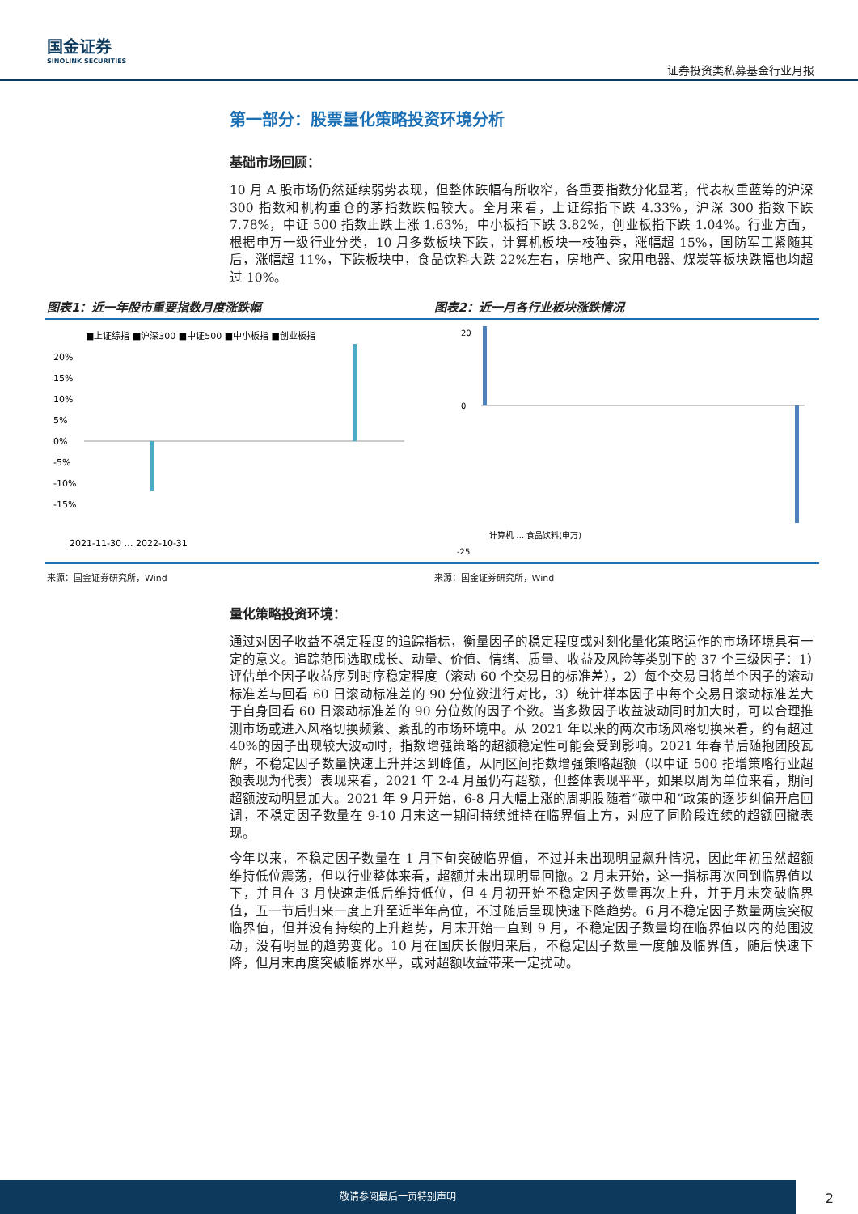国金证券
SINOLINK SECURITIES
证券投资类私募基金行业月报
第一部分：股票量化策略投资环境分析
基础市场回顾：
10 月 A 股市场仍然延续弱势表现，但整体跌幅有所收窄，各重要指数分化显著，代表权重蓝筹的沪深 300 指数和机构重仓的茅指数跌幅较大。全月来看，上证综指下跌 4.33%，沪深 300 指数下跌 7.78%，中证 500 指数止跌上涨 1.63%，中小板指下跌 3.82%，创业板指下跌 1.04%。行业方面，根据申万一级行业分类，10 月多数板块下跌，计算机板块一枝独秀，涨幅超 15%，国防军工紧随其后，涨幅超 11%，下跌板块中，食品饮料大跌 22%左右，房地产、家用电器、煤炭等板块跌幅也均超过 10%。
图表1：近一年股市重要指数月度涨跌幅
■上证综指 ■沪深300 ■中证500 ■中小板指 ■创业板指
20%
15%
10%
5%
0%
-5%
-10%
-15%
2021-11-30 … 2022-10-31
来源：国金证券研究所，Wind
图表2：近一月各行业板块涨跌情况
20
0
-25
计算机 … 食品饮料(申万)
来源：国金证券研究所，Wind
量化策略投资环境：
通过对因子收益不稳定程度的追踪指标，衡量因子的稳定程度或对刻化量化策略运作的市场环境具有一定的意义。追踪范围选取成长、动量、价值、情绪、质量、收益及风险等类别下的 37 个三级因子：1）评估单个因子收益序列时序稳定程度（滚动 60 个交易日的标准差），2）每个交易日将单个因子的滚动标准差与回看 60 日滚动标准差的 90 分位数进行对比，3）统计样本因子中每个交易日滚动标准差大于自身回看 60 日滚动标准差的 90 分位数的因子个数。当多数因子收益波动同时加大时，可以合理推测市场或进入风格切换频繁、紊乱的市场环境中。从 2021 年以来的两次市场风格切换来看，约有超过 40%的因子出现较大波动时，指数增强策略的超额稳定性可能会受到影响。2021 年春节后随抱团股瓦解，不稳定因子数量快速上升并达到峰值，从同区间指数增强策略超额（以中证 500 指增策略行业超额表现为代表）表现来看，2021 年 2-4 月虽仍有超额，但整体表现平平，如果以周为单位来看，期间超额波动明显加大。2021 年 9 月开始，6-8 月大幅上涨的周期股随着“碳中和”政策的逐步纠偏开启回调，不稳定因子数量在 9-10 月末这一期间持续维持在临界值上方，对应了同阶段连续的超额回撤表现。
今年以来，不稳定因子数量在 1 月下旬突破临界值，不过并未出现明显飙升情况，因此年初虽然超额维持低位震荡，但以行业整体来看，超额并未出现明显回撤。2 月末开始，这一指标再次回到临界值以下，并且在 3 月快速走低后维持低位，但 4 月初开始不稳定因子数量再次上升，并于月末突破临界值，五一节后归来一度上升至近半年高位，不过随后呈现快速下降趋势。6 月不稳定因子数量两度突破临界值，但并没有持续的上升趋势，月末开始一直到 9 月，不稳定因子数量均在临界值以内的范围波动，没有明显的趋势变化。10 月在国庆长假归来后，不稳定因子数量一度触及临界值，随后快速下降，但月末再度突破临界水平，或对超额收益带来一定扰动。
敬请参阅最后一页特别声明
2